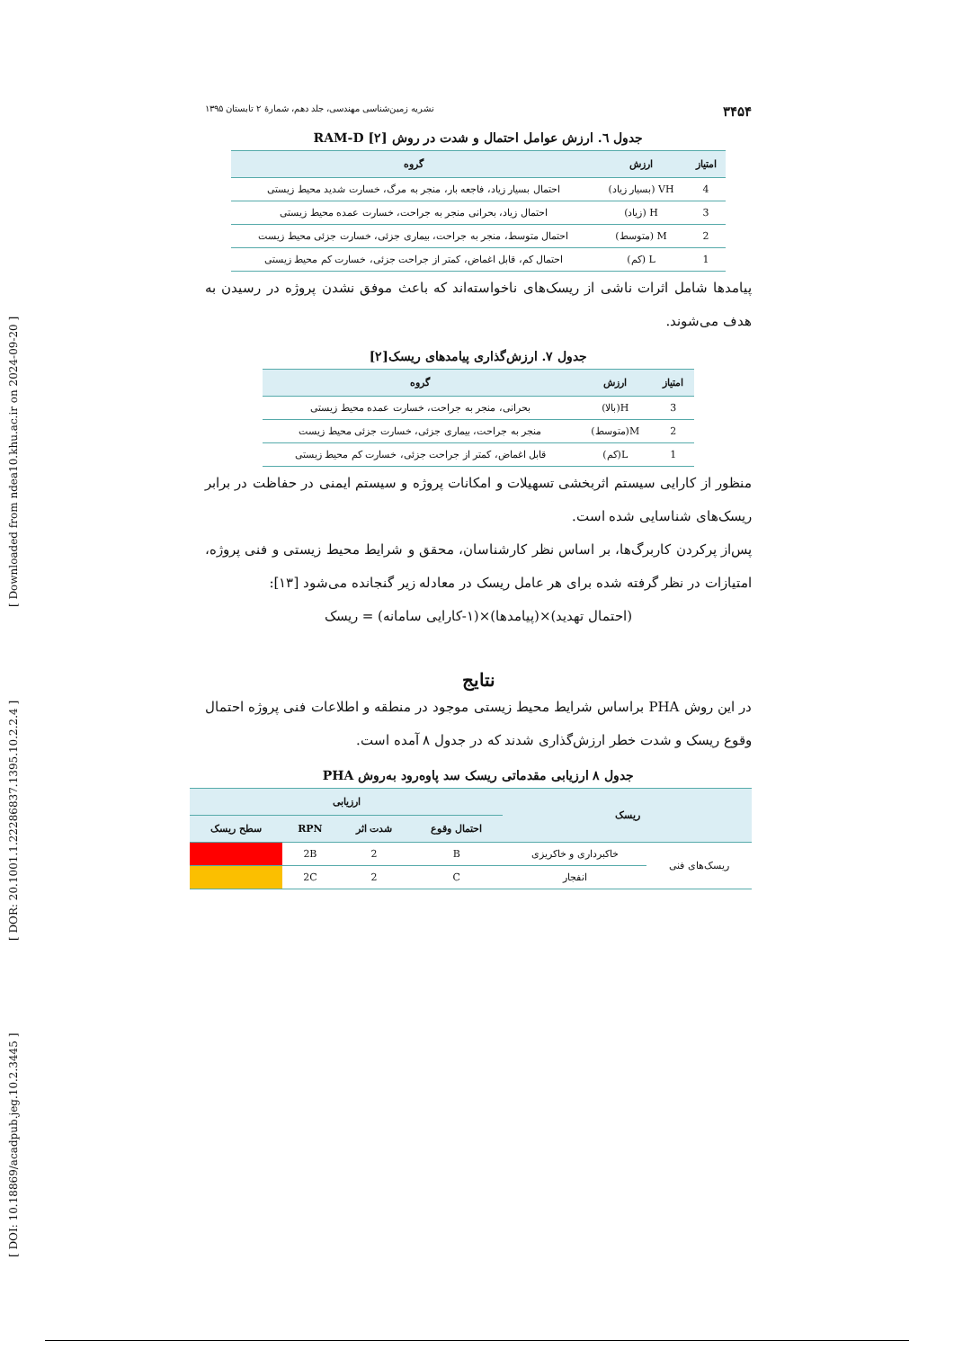[ DOI: 10.18869/acadpub.jeg.10.2.3445 ] [ DOR: 20.1001.1.22286837.1395.10.2.2.4 ] [ Downloaded from ndea10.khu.ac.ir on 2024-09-20 ]
۳۴۵۴ نشریه زمین‌شناسی مهندسی، جلد دهم، شمارهٔ ۲ تابستان ۱۳۹۵
جدول ٦. ارزش عوامل احتمال و شدت در روش RAM-D [۲]
| امتیاز | ارزش | گروه |
| --- | --- | --- |
| 4 | VH (بسیار زیاد) | احتمال بسیار زیاد، فاجعه بار، منجر به مرگ، خسارت شدید محیط زیستی |
| 3 | H (زیاد) | احتمال زیاد، بحرانی منجر به جراحت، خسارت عمده محیط زیستی |
| 2 | M (متوسط) | احتمال متوسط، منجر به جراحت، بیماری جزئی، خسارت جزئی محیط زیست |
| 1 | L (کم) | احتمال کم، قابل اغماض، کمتر از جراحت جزئی، خسارت کم محیط زیستی |
پیامدها شامل اثرات ناشی از ریسک‌های ناخواسته‌اند که باعث موفق نشدن پروژه در رسیدن به هدف می‌شوند.
جدول ٧. ارزش‌گذاری پیامدهای ریسک[۲]
| امتیاز | ارزش | گروه |
| --- | --- | --- |
| 3 | H(بالا) | بحرانی، منجر به جراحت، خسارت عمده محیط زیستی |
| 2 | M(متوسط) | منجر به جراحت، بیماری جزئی، خسارت جزئی محیط زیست |
| 1 | L(کم) | قابل اغماض، کمتر از جراحت جزئی، خسارت کم محیط زیستی |
منظور از کارایی سیستم اثربخشی تسهیلات و امکانات پروژه و سیستم ایمنی در حفاظت در برابر ریسک‌های شناسایی شده است.
پس‌از پرکردن کاربرگ‌ها، بر اساس نظر کارشناسان، محقق و شرایط محیط زیستی و فنی پروژه، امتیازات در نظر گرفته شده برای هر عامل ریسک در معادله زیر گنجانده می‌شود [۱۳]:
(احتمال تهدید)×(پیامدها)×(۱-کارایی سامانه) = ریسک
نتایج
در این روش PHA براساس شرایط محیط زیستی موجود در منطقه و اطلاعات فنی پروژه احتمال وقوع ریسک و شدت خطر ارزش‌گذاری شدند که در جدول ۸ آمده است.
جدول ٨ ارزیابی مقدماتی ریسک سد پاوه‌رود به‌روش PHA
| ریسک | | ارزیابی | | | |
| --- | --- | --- | --- | --- | --- |
| | | احتمال وقوع | شدت اثر | RPN | سطح ریسک |
| ریسک‌های فنی | خاکبرداری و خاکریزی | B | 2 | 2B | |
| | انفجار | C | 2 | 2C | |